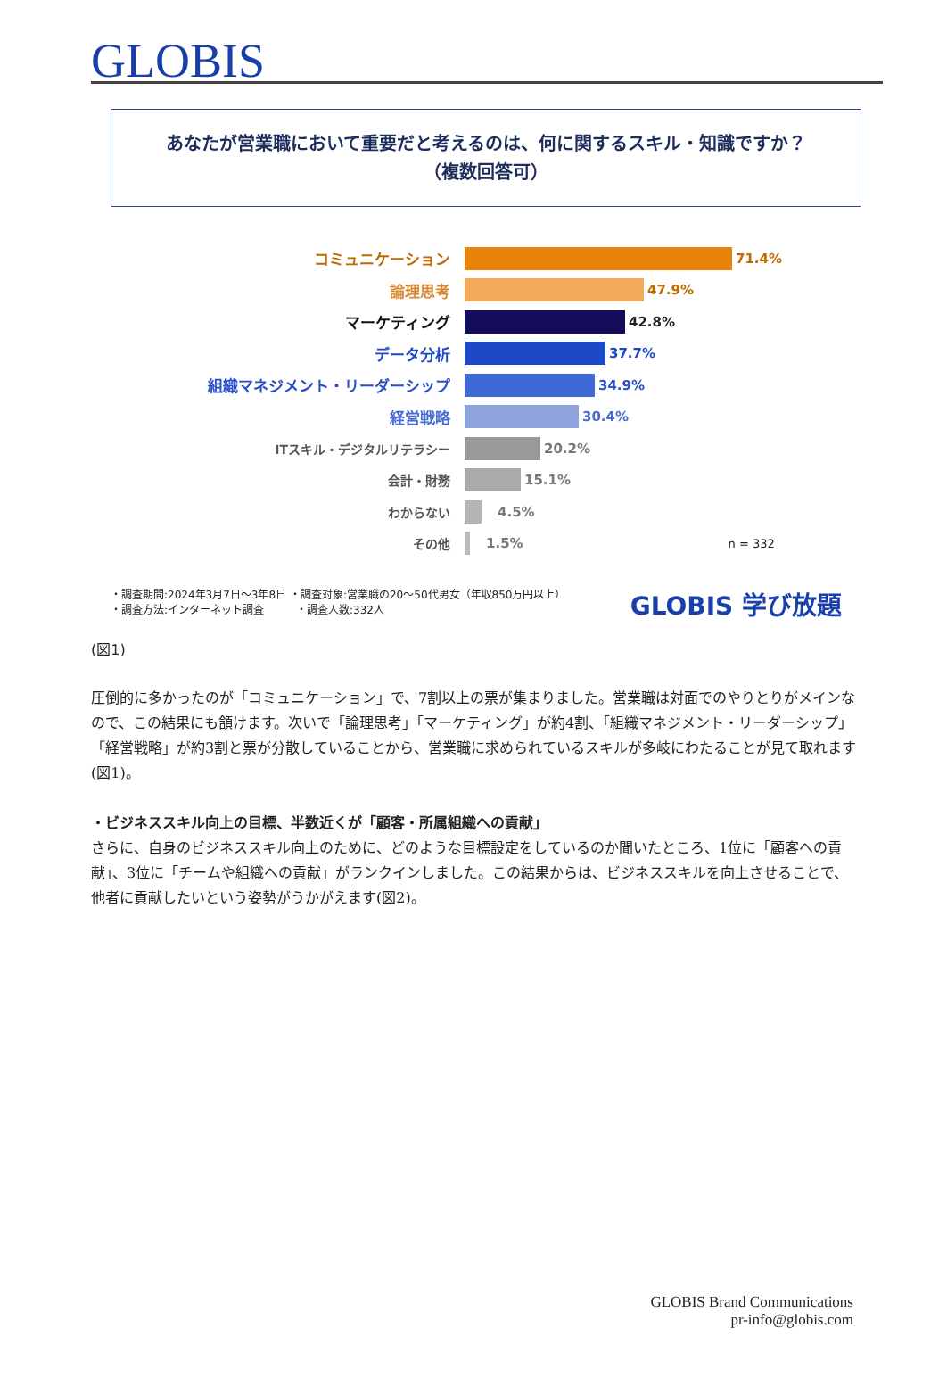GLOBIS
あなたが営業職において重要だと考えるのは、何に関するスキル・知識ですか？
（複数回答可）
コミュニケーション 71.4%
論理思考 47.9%
マーケティング 42.8%
データ分析 37.7%
組織マネジメント・リーダーシップ 34.9%
経営戦略 30.4%
ITスキル・デジタルリテラシー 20.2%
会計・財務 15.1%
わからない 4.5%
その他 1.5% n = 332
・調査期間:2024年3月7日～3年8日 ・調査対象:営業職の20～50代男女（年収850万円以上）
・調査方法:インターネット調査　　　・調査人数:332人
GLOBIS 学び放題
(図1)
圧倒的に多かったのが「コミュニケーション」で、7割以上の票が集まりました。営業職は対面でのやりとりがメインなので、この結果にも頷けます。次いで「論理思考」「マーケティング」が約4割、「組織マネジメント・リーダーシップ」「経営戦略」が約3割と票が分散していることから、営業職に求められているスキルが多岐にわたることが見て取れます(図1)。
・ビジネススキル向上の目標、半数近くが「顧客・所属組織への貢献」
さらに、自身のビジネススキル向上のために、どのような目標設定をしているのか聞いたところ、1位に「顧客への貢献」、3位に「チームや組織への貢献」がランクインしました。この結果からは、ビジネススキルを向上させることで、他者に貢献したいという姿勢がうかがえます(図2)。
GLOBIS Brand Communications
pr-info@globis.com